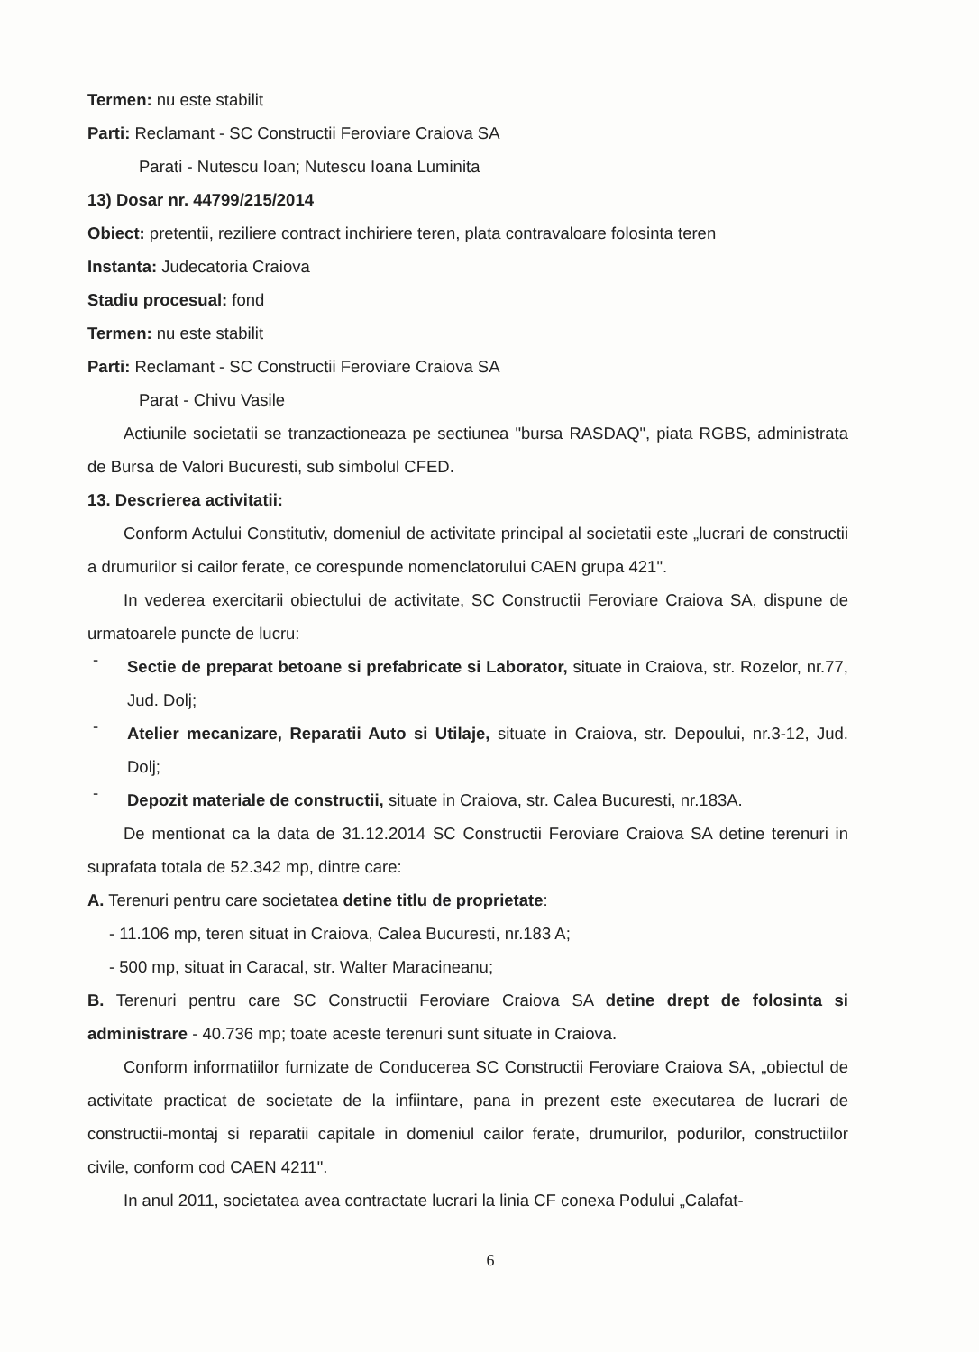Termen: nu este stabilit
Parti: Reclamant - SC Constructii Feroviare Craiova SA
Parati - Nutescu Ioan; Nutescu Ioana Luminita
13) Dosar nr. 44799/215/2014
Obiect: pretentii, reziliere contract inchiriere teren, plata contravaloare folosinta teren
Instanta: Judecatoria Craiova
Stadiu procesual: fond
Termen: nu este stabilit
Parti: Reclamant - SC Constructii Feroviare Craiova SA
Parat - Chivu Vasile
Actiunile societatii se tranzactioneaza pe sectiunea "bursa RASDAQ", piata RGBS, administrata de Bursa de Valori Bucuresti, sub simbolul CFED.
13. Descrierea activitatii:
Conform Actului Constitutiv, domeniul de activitate principal al societatii este „lucrari de constructii a drumurilor si cailor ferate, ce corespunde nomenclatorului CAEN grupa 421".
In vederea exercitarii obiectului de activitate, SC Constructii Feroviare Craiova SA, dispune de urmatoarele puncte de lucru:
-
Sectie de preparat betoane si prefabricate si Laborator, situate in Craiova, str. Rozelor, nr.77, Jud. Dolj;
-
Atelier mecanizare, Reparatii Auto si Utilaje, situate in Craiova, str. Depoului, nr.3-12, Jud. Dolj;
-
Depozit materiale de constructii, situate in Craiova, str. Calea Bucuresti, nr.183A.
De mentionat ca la data de 31.12.2014 SC Constructii Feroviare Craiova SA detine terenuri in suprafata totala de 52.342 mp, dintre care:
A. Terenuri pentru care societatea detine titlu de proprietate:
- 11.106 mp, teren situat in Craiova, Calea Bucuresti, nr.183 A;
- 500 mp, situat in Caracal, str. Walter Maracineanu;
B. Terenuri pentru care SC Constructii Feroviare Craiova SA detine drept de folosinta si administrare - 40.736 mp; toate aceste terenuri sunt situate in Craiova.
Conform informatiilor furnizate de Conducerea SC Constructii Feroviare Craiova SA, „obiectul de activitate practicat de societate de la infiintare, pana in prezent este executarea de lucrari de constructii-montaj si reparatii capitale in domeniul cailor ferate, drumurilor, podurilor, constructiilor civile, conform cod CAEN 4211".
In anul 2011, societatea avea contractate lucrari la linia CF conexa Podului „Calafat-
6